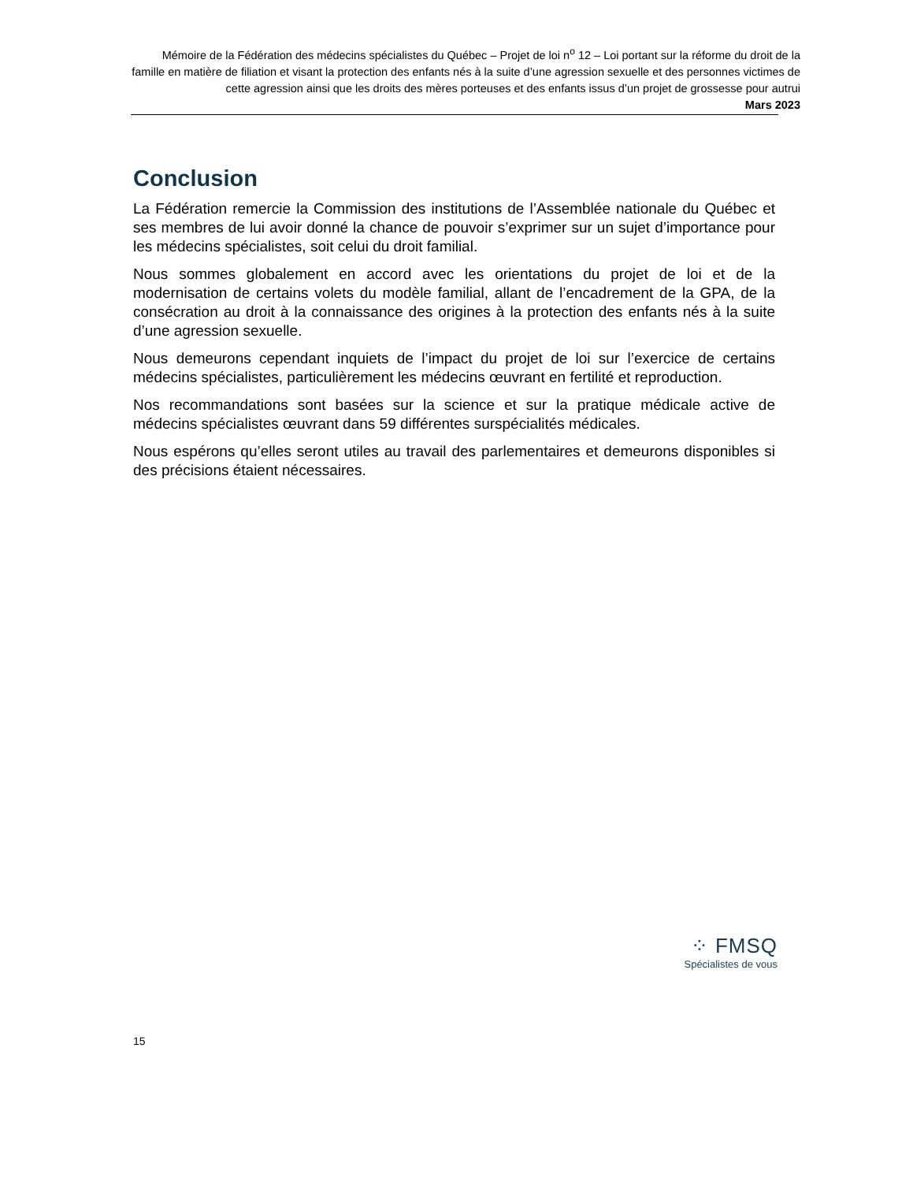Mémoire de la Fédération des médecins spécialistes du Québec – Projet de loi n<sup>o</sup> 12 – Loi portant sur la réforme du droit de la famille en matière de filiation et visant la protection des enfants nés à la suite d’une agression sexuelle et des personnes victimes de cette agression ainsi que les droits des mères porteuses et des enfants issus d’un projet de grossesse pour autrui
Mars 2023
Conclusion
La Fédération remercie la Commission des institutions de l’Assemblée nationale du Québec et ses membres de lui avoir donné la chance de pouvoir s’exprimer sur un sujet d’importance pour les médecins spécialistes, soit celui du droit familial.
Nous sommes globalement en accord avec les orientations du projet de loi et de la modernisation de certains volets du modèle familial, allant de l’encadrement de la GPA, de la consécration au droit à la connaissance des origines à la protection des enfants nés à la suite d’une agression sexuelle.
Nous demeurons cependant inquiets de l’impact du projet de loi sur l’exercice de certains médecins spécialistes, particulièrement les médecins œuvrant en fertilité et reproduction.
Nos recommandations sont basées sur la science et sur la pratique médicale active de médecins spécialistes œuvrant dans 59 différentes surspécialités médicales.
Nous espérons qu’elles seront utiles au travail des parlementaires et demeurons disponibles si des précisions étaient nécessaires.
⁘ FMSQ
Spécialistes de vous
15